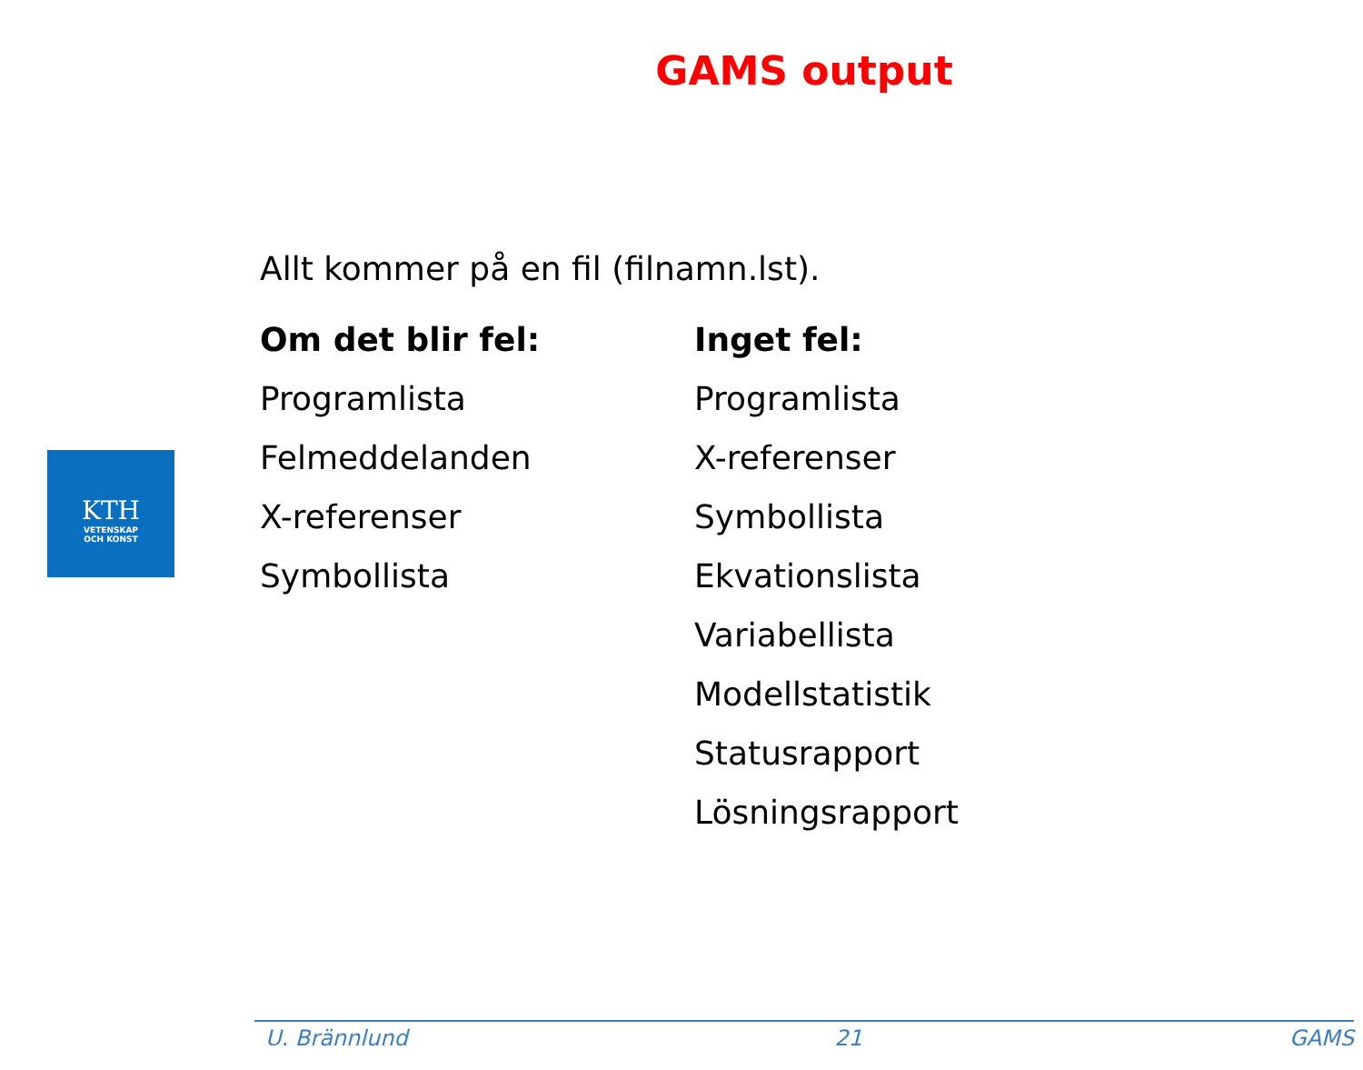GAMS output
KTH
VETENSKAP
OCH KONST
Allt kommer på en fil (filnamn.lst).
Om det blir fel:
Programlista
Felmeddelanden
X-referenser
Symbollista
Inget fel:
Programlista
X-referenser
Symbollista
Ekvationslista
Variabellista
Modellstatistik
Statusrapport
Lösningsrapport
U. Brännlund 21 GAMS